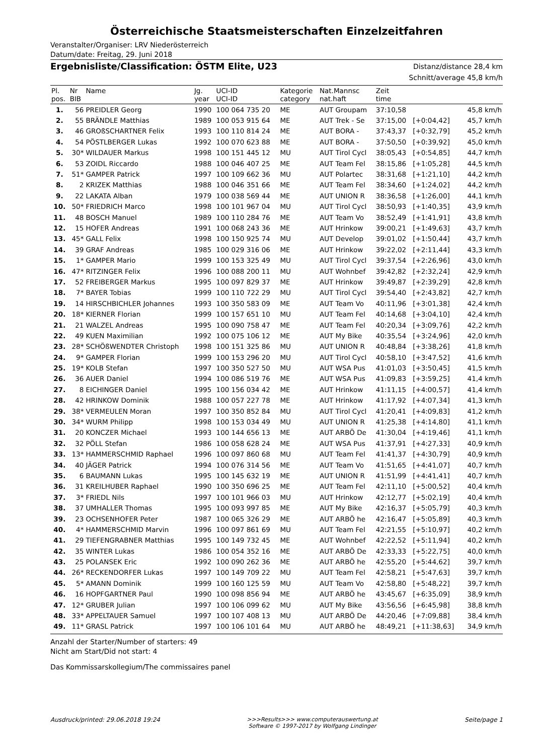Österreichische Staatsmeisterschaften Einzelzeitfahren
Veranstalter/Organiser: LRV Niederösterreich
Datum/date: Freitag, 29. Juni 2018
Ergebnisliste/Classification: ÖSTM Elite, U23
Distanz/distance 28,4 km
Schnitt/average 45,8 km/h
| Pl. pos. | Nr BIB | Name | Jg. year | UCI-ID UCI-ID | Kategorie category | Nat.Mannsc nat.haft | Zeit time | | |
| --- | --- | --- | --- | --- | --- | --- | --- | --- | --- |
| 1. | 56 | PREIDLER Georg | 1990 | 100 064 735 20 | ME | AUT Groupam | 37:10,58 | | 45,8 km/h |
| 2. | 55 | BRÄNDLE Matthias | 1989 | 100 053 915 64 | ME | AUT Trek - Se | 37:15,00 | [+0:04,42] | 45,7 km/h |
| 3. | 46 | GROßSCHARTNER Felix | 1993 | 100 110 814 24 | ME | AUT BORA - | 37:43,37 | [+0:32,79] | 45,2 km/h |
| 4. | 54 | PÖSTLBERGER Lukas | 1992 | 100 070 623 88 | ME | AUT BORA - | 37:50,50 | [+0:39,92] | 45,0 km/h |
| 5. | 30* | WILDAUER Markus | 1998 | 100 151 445 12 | MU | AUT Tirol Cycl | 38:05,43 | [+0:54,85] | 44,7 km/h |
| 6. | 53 | ZOIDL Riccardo | 1988 | 100 046 407 25 | ME | AUT Team Fel | 38:15,86 | [+1:05,28] | 44,5 km/h |
| 7. | 51* | GAMPER Patrick | 1997 | 100 109 662 36 | MU | AUT Polartec | 38:31,68 | [+1:21,10] | 44,2 km/h |
| 8. | 2 | KRIZEK Matthias | 1988 | 100 046 351 66 | ME | AUT Team Fel | 38:34,60 | [+1:24,02] | 44,2 km/h |
| 9. | 22 | LAKATA Alban | 1979 | 100 038 569 44 | ME | AUT UNION R | 38:36,58 | [+1:26,00] | 44,1 km/h |
| 10. | 50* | FRIEDRICH Marco | 1998 | 100 101 967 04 | MU | AUT Tirol Cycl | 38:50,93 | [+1:40,35] | 43,9 km/h |
| 11. | 48 | BOSCH Manuel | 1989 | 100 110 284 76 | ME | AUT Team Vo | 38:52,49 | [+1:41,91] | 43,8 km/h |
| 12. | 15 | HOFER Andreas | 1991 | 100 068 243 36 | ME | AUT Hrinkow | 39:00,21 | [+1:49,63] | 43,7 km/h |
| 13. | 45* | GALL Felix | 1998 | 100 150 925 74 | MU | AUT Develop | 39:01,02 | [+1:50,44] | 43,7 km/h |
| 14. | 39 | GRAF Andreas | 1985 | 100 029 316 06 | ME | AUT Hrinkow | 39:22,02 | [+2:11,44] | 43,3 km/h |
| 15. | 1* | GAMPER Mario | 1999 | 100 153 325 49 | MU | AUT Tirol Cycl | 39:37,54 | [+2:26,96] | 43,0 km/h |
| 16. | 47* | RITZINGER Felix | 1996 | 100 088 200 11 | MU | AUT Wohnbef | 39:42,82 | [+2:32,24] | 42,9 km/h |
| 17. | 52 | FREIBERGER Markus | 1995 | 100 097 829 37 | ME | AUT Hrinkow | 39:49,87 | [+2:39,29] | 42,8 km/h |
| 18. | 7* | BAYER Tobias | 1999 | 100 110 722 29 | MU | AUT Tirol Cycl | 39:54,40 | [+2:43,82] | 42,7 km/h |
| 19. | 14 | HIRSCHBICHLER Johannes | 1993 | 100 350 583 09 | ME | AUT Team Vo | 40:11,96 | [+3:01,38] | 42,4 km/h |
| 20. | 18* | KIERNER Florian | 1999 | 100 157 651 10 | MU | AUT Team Fel | 40:14,68 | [+3:04,10] | 42,4 km/h |
| 21. | 21 | WALZEL Andreas | 1995 | 100 090 758 47 | ME | AUT Team Fel | 40:20,34 | [+3:09,76] | 42,2 km/h |
| 22. | 49 | KUEN Maximilian | 1992 | 100 075 106 12 | ME | AUT My Bike | 40:35,54 | [+3:24,96] | 42,0 km/h |
| 23. | 28* | SCHÖßWENDTER Christoph | 1998 | 100 151 325 86 | MU | AUT UNION R | 40:48,84 | [+3:38,26] | 41,8 km/h |
| 24. | 9* | GAMPER Florian | 1999 | 100 153 296 20 | MU | AUT Tirol Cycl | 40:58,10 | [+3:47,52] | 41,6 km/h |
| 25. | 19* | KOLB Stefan | 1997 | 100 350 527 50 | MU | AUT WSA Pus | 41:01,03 | [+3:50,45] | 41,5 km/h |
| 26. | 36 | AUER Daniel | 1994 | 100 086 519 76 | ME | AUT WSA Pus | 41:09,83 | [+3:59,25] | 41,4 km/h |
| 27. | 8 | EICHINGER Daniel | 1995 | 100 156 034 42 | ME | AUT Hrinkow | 41:11,15 | [+4:00,57] | 41,4 km/h |
| 28. | 42 | HRINKOW Dominik | 1988 | 100 057 227 78 | ME | AUT Hrinkow | 41:17,92 | [+4:07,34] | 41,3 km/h |
| 29. | 38* | VERMEULEN Moran | 1997 | 100 350 852 84 | MU | AUT Tirol Cycl | 41:20,41 | [+4:09,83] | 41,2 km/h |
| 30. | 34* | WURM Philipp | 1998 | 100 153 034 49 | MU | AUT UNION R | 41:25,38 | [+4:14,80] | 41,1 km/h |
| 31. | 20 | KONCZER Michael | 1993 | 100 144 656 13 | ME | AUT ARBÖ De | 41:30,04 | [+4:19,46] | 41,1 km/h |
| 32. | 32 | PÖLL Stefan | 1986 | 100 058 628 24 | ME | AUT WSA Pus | 41:37,91 | [+4:27,33] | 40,9 km/h |
| 33. | 13* | HAMMERSCHMID Raphael | 1996 | 100 097 860 68 | MU | AUT Team Fel | 41:41,37 | [+4:30,79] | 40,9 km/h |
| 34. | 40 | JÄGER Patrick | 1994 | 100 076 314 56 | ME | AUT Team Vo | 41:51,65 | [+4:41,07] | 40,7 km/h |
| 35. | 6 | BAUMANN Lukas | 1995 | 100 145 632 19 | ME | AUT UNION R | 41:51,99 | [+4:41,41] | 40,7 km/h |
| 36. | 31 | KREILHUBER Raphael | 1990 | 100 350 696 25 | ME | AUT Team Fel | 42:11,10 | [+5:00,52] | 40,4 km/h |
| 37. | 3* | FRIEDL Nils | 1997 | 100 101 966 03 | MU | AUT Hrinkow | 42:12,77 | [+5:02,19] | 40,4 km/h |
| 38. | 37 | UMHALLER Thomas | 1995 | 100 093 997 85 | ME | AUT My Bike | 42:16,37 | [+5:05,79] | 40,3 km/h |
| 39. | 23 | OCHSENHOFER Peter | 1987 | 100 065 326 29 | ME | AUT ARBÖ he | 42:16,47 | [+5:05,89] | 40,3 km/h |
| 40. | 4* | HAMMERSCHMID Marvin | 1996 | 100 097 861 69 | MU | AUT Team Fel | 42:21,55 | [+5:10,97] | 40,2 km/h |
| 41. | 29 | TIEFENGRABNER Matthias | 1995 | 100 149 732 45 | ME | AUT Wohnbef | 42:22,52 | [+5:11,94] | 40,2 km/h |
| 42. | 35 | WINTER Lukas | 1986 | 100 054 352 16 | ME | AUT ARBÖ De | 42:33,33 | [+5:22,75] | 40,0 km/h |
| 43. | 25 | POLANSEK Eric | 1992 | 100 090 262 36 | ME | AUT ARBÖ he | 42:55,20 | [+5:44,62] | 39,7 km/h |
| 44. | 26* | RECKENDORFER Lukas | 1997 | 100 149 709 22 | MU | AUT Team Fel | 42:58,21 | [+5:47,63] | 39,7 km/h |
| 45. | 5* | AMANN Dominik | 1999 | 100 160 125 59 | MU | AUT Team Vo | 42:58,80 | [+5:48,22] | 39,7 km/h |
| 46. | 16 | HOPFGARTNER Paul | 1990 | 100 098 856 94 | ME | AUT ARBÖ he | 43:45,67 | [+6:35,09] | 38,9 km/h |
| 47. | 12* | GRUBER Julian | 1997 | 100 106 099 62 | MU | AUT My Bike | 43:56,56 | [+6:45,98] | 38,8 km/h |
| 48. | 33* | APPELTAUER Samuel | 1997 | 100 107 408 13 | MU | AUT ARBÖ De | 44:20,46 | [+7:09,88] | 38,4 km/h |
| 49. | 11* | GRASL Patrick | 1997 | 100 106 101 64 | MU | AUT ARBÖ he | 48:49,21 | [+11:38,63] | 34,9 km/h |
Anzahl der Starter/Number of starters: 49
Nicht am Start/Did not start: 4
Das Kommissarskollegium/The commissaires panel
Ausdruck/printed: 29.06.2018 19:24 >>>Results>>> www.computerauswertung.at
Software © 1997-2017 by Wolfgang Lindinger Seite/page 1